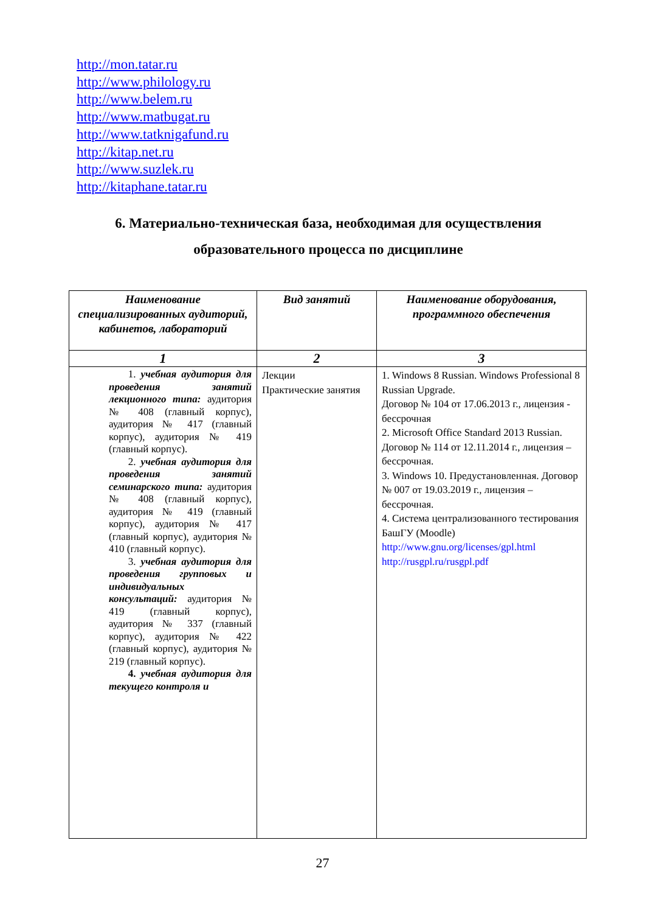http://mon.tatar.ru
http://www.philology.ru
http://www.belem.ru
http://www.matbugat.ru
http://www.tatknigafund.ru
http://kitap.net.ru
http://www.suzlek.ru
http://kitaphane.tatar.ru
6. Материально-техническая база, необходимая для осуществления образовательного процесса по дисциплине
| Наименование специализированных аудиторий, кабинетов, лабораторий | Вид занятий | Наименование оборудования, программного обеспечения |
| --- | --- | --- |
| 1 | 2 | 3 |
| 1. учебная аудитория для проведения занятий лекционного типа: аудитория № 408 (главный корпус), аудитория № 417 (главный корпус), аудитория № 419 (главный корпус). 2. учебная аудитория для проведения занятий семинарского типа: аудитория № 408 (главный корпус), аудитория № 419 (главный корпус), аудитория № 417 (главный корпус), аудитория № 410 (главный корпус). 3. учебная аудитория для проведения групповых и индивидуальных консультаций: аудитория № 419 (главный корпус), аудитория № 337 (главный корпус), аудитория № 422 (главный корпус), аудитория № 219 (главный корпус). 4. учебная аудитория для текущего контроля и | Лекции Практические занятия | 1. Windows 8 Russian. Windows Professional 8 Russian Upgrade. Договор № 104 от 17.06.2013 г., лицензия - бессрочная 2. Microsoft Office Standard 2013 Russian. Договор № 114 от 12.11.2014 г., лицензия – бессрочная. 3. Windows 10. Предустановленная. Договор № 007 от 19.03.2019 г., лицензия – бессрочная. 4. Система централизованного тестирования БашГУ (Moodle) http://www.gnu.org/licenses/gpl.html http://rusgpl.ru/rusgpl.pdf |
27